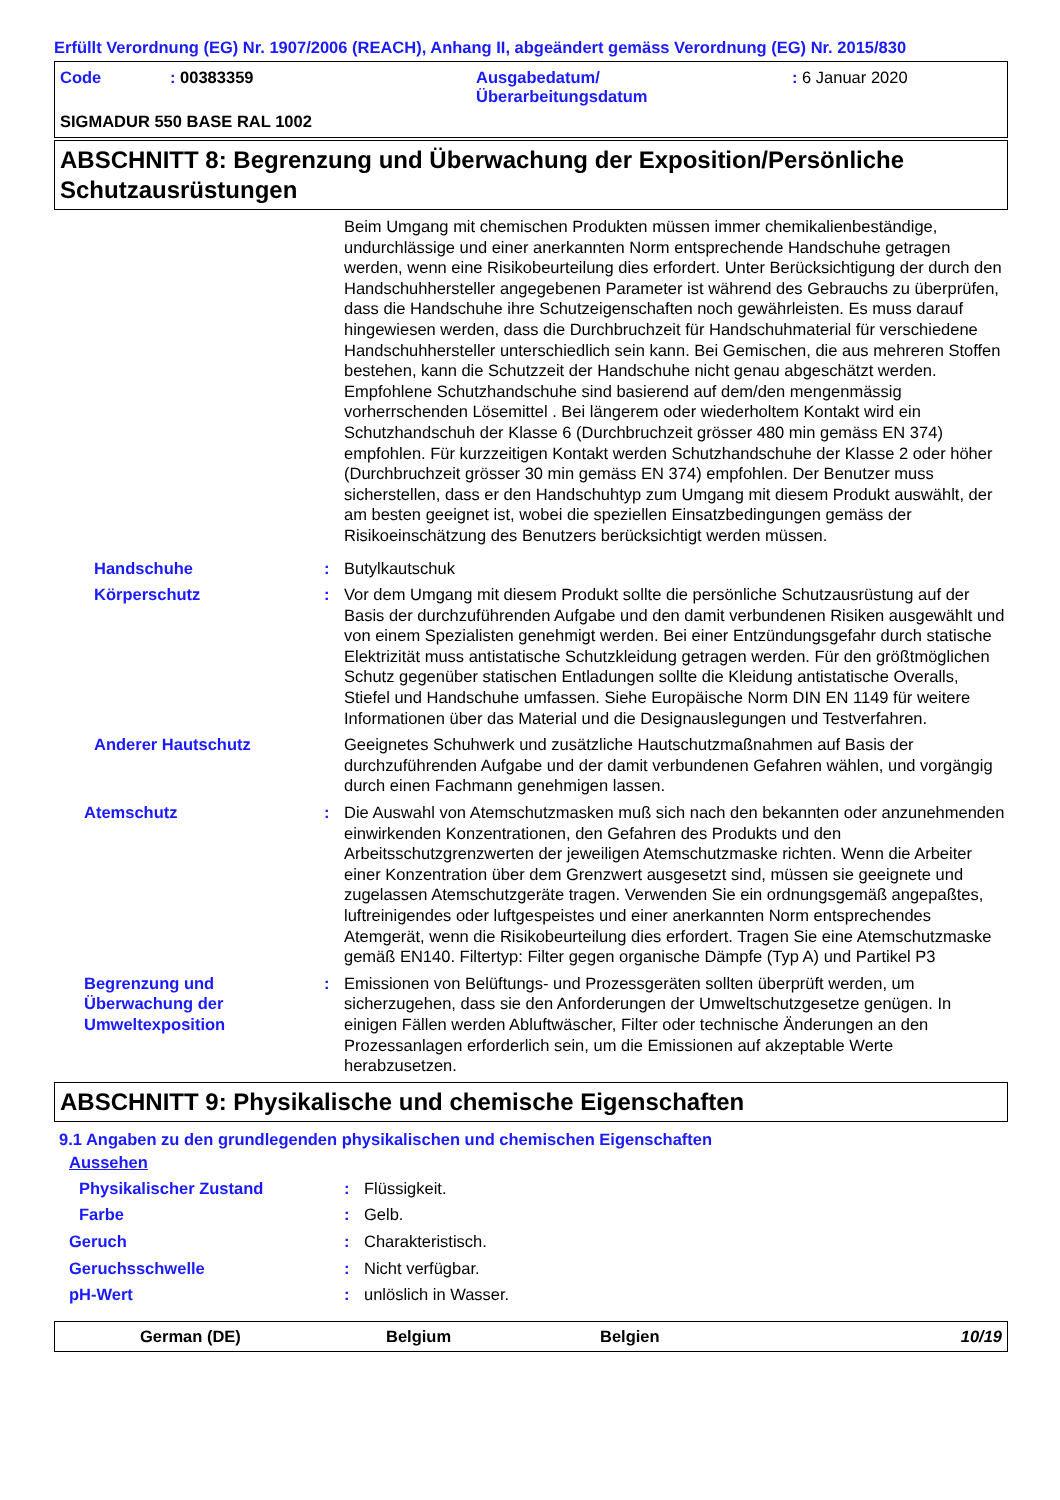Erfüllt Verordnung (EG) Nr. 1907/2006 (REACH), Anhang II, abgeändert gemäss Verordnung (EG) Nr. 2015/830
Code: 00383359 Ausgabedatum/
Überarbeitungsdatum: 6 Januar 2020
SIGMADUR 550 BASE RAL 1002
ABSCHNITT 8: Begrenzung und Überwachung der Exposition/Persönliche Schutzausrüstungen
Beim Umgang mit chemischen Produkten müssen immer chemikalienbeständige, undurchlässige und einer anerkannten Norm entsprechende Handschuhe getragen werden, wenn eine Risikobeurteilung dies erfordert. Unter Berücksichtigung der durch den Handschuhhersteller angegebenen Parameter ist während des Gebrauchs zu überprüfen, dass die Handschuhe ihre Schutzeigenschaften noch gewährleisten. Es muss darauf hingewiesen werden, dass die Durchbruchzeit für Handschuhmaterial für verschiedene Handschuhhersteller unterschiedlich sein kann. Bei Gemischen, die aus mehreren Stoffen bestehen, kann die Schutzzeit der Handschuhe nicht genau abgeschätzt werden. Empfohlene Schutzhandschuhe sind basierend auf dem/den mengenmässig vorherrschenden Lösemittel . Bei längerem oder wiederholtem Kontakt wird ein Schutzhandschuh der Klasse 6 (Durchbruchzeit grösser 480 min gemäss EN 374) empfohlen. Für kurzzeitigen Kontakt werden Schutzhandschuhe der Klasse 2 oder höher (Durchbruchzeit grösser 30 min gemäss EN 374) empfohlen. Der Benutzer muss sicherstellen, dass er den Handschuhtyp zum Umgang mit diesem Produkt auswählt, der am besten geeignet ist, wobei die speziellen Einsatzbedingungen gemäss der Risikoeinschätzung des Benutzers berücksichtigt werden müssen.
Handschuhe : Butylkautschuk
Körperschutz : Vor dem Umgang mit diesem Produkt sollte die persönliche Schutzausrüstung auf der Basis der durchzuführenden Aufgabe und den damit verbundenen Risiken ausgewählt und von einem Spezialisten genehmigt werden. Bei einer Entzündungsgefahr durch statische Elektrizität muss antistatische Schutzkleidung getragen werden. Für den größtmöglichen Schutz gegenüber statischen Entladungen sollte die Kleidung antistatische Overalls, Stiefel und Handschuhe umfassen. Siehe Europäische Norm DIN EN 1149 für weitere Informationen über das Material und die Designauslegungen und Testverfahren.
Anderer Hautschutz Geeignetes Schuhwerk und zusätzliche Hautschutzmaßnahmen auf Basis der durchzuführenden Aufgabe und der damit verbundenen Gefahren wählen, und vorgängig durch einen Fachmann genehmigen lassen.
Atemschutz : Die Auswahl von Atemschutzmasken muß sich nach den bekannten oder anzunehmenden einwirkenden Konzentrationen, den Gefahren des Produkts und den Arbeitsschutzgrenzwerten der jeweiligen Atemschutzmaske richten. Wenn die Arbeiter einer Konzentration über dem Grenzwert ausgesetzt sind, müssen sie geeignete und zugelassen Atemschutzgeräte tragen. Verwenden Sie ein ordnungsgemäß angepaßtes, luftreinigendes oder luftgespeistes und einer anerkannten Norm entsprechendes Atemgerät, wenn die Risikobeurteilung dies erfordert. Tragen Sie eine Atemschutzmaske gemäß EN140. Filtertyp: Filter gegen organische Dämpfe (Typ A) und Partikel P3
Begrenzung und Überwachung der Umweltexposition
: Emissionen von Belüftungs- und Prozessgeräten sollten überprüft werden, um sicherzugehen, dass sie den Anforderungen der Umweltschutzgesetze genügen. In einigen Fällen werden Abluftwäscher, Filter oder technische Änderungen an den Prozessanlagen erforderlich sein, um die Emissionen auf akzeptable Werte herabzusetzen.
ABSCHNITT 9: Physikalische und chemische Eigenschaften
9.1 Angaben zu den grundlegenden physikalischen und chemischen Eigenschaften
Aussehen
Physikalischer Zustand : Flüssigkeit.
Farbe : Gelb.
Geruch : Charakteristisch.
Geruchsschwelle : Nicht verfügbar.
pH-Wert : unlöslich in Wasser.
German (DE) Belgium Belgien 10/19